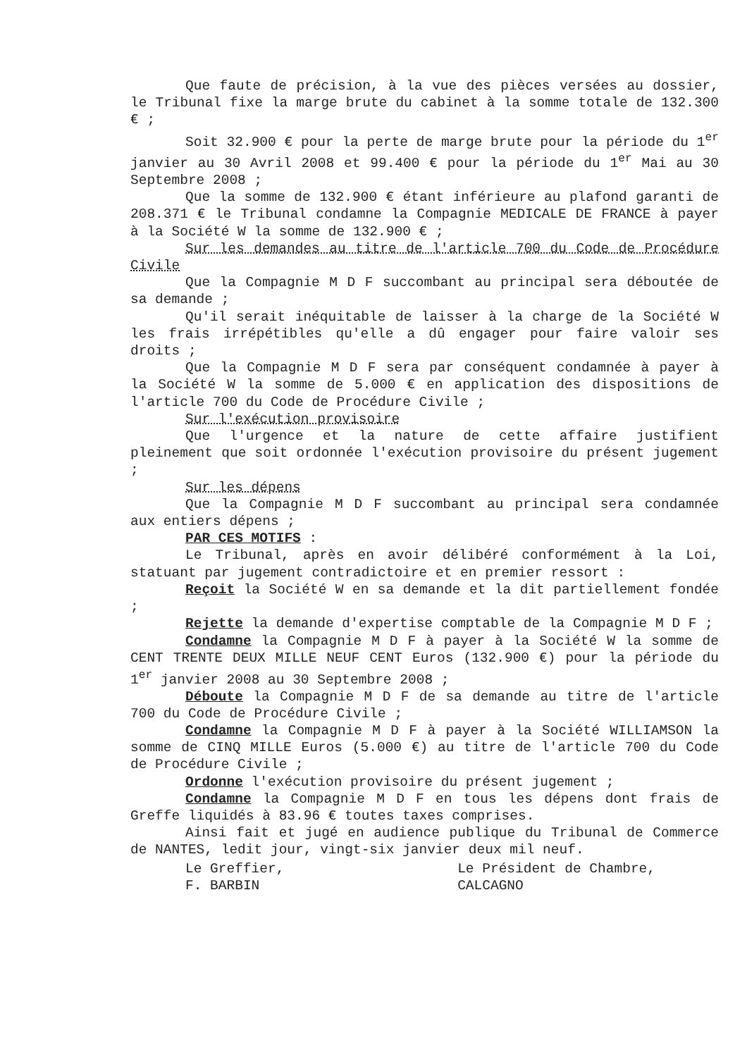Que faute de précision, à la vue des pièces versées au dossier, le Tribunal fixe la marge brute du cabinet à la somme totale de 132.300 € ;
Soit 32.900 € pour la perte de marge brute pour la période du 1<sup>er</sup> janvier au 30 Avril 2008 et 99.400 € pour la période du 1<sup>er</sup> Mai au 30 Septembre 2008 ;
Que la somme de 132.900 € étant inférieure au plafond garanti de 208.371 € le Tribunal condamne la Compagnie MEDICALE DE FRANCE à payer à la Société W la somme de 132.900 € ;
Sur les demandes au titre de l'article 700 du Code de Procédure Civile
Que la Compagnie M D F succombant au principal sera déboutée de sa demande ;
Qu'il serait inéquitable de laisser à la charge de la Société W les frais irrépétibles qu'elle a dû engager pour faire valoir ses droits ;
Que la Compagnie M D F sera par conséquent condamnée à payer à la Société W la somme de 5.000 € en application des dispositions de l'article 700 du Code de Procédure Civile ;
Sur l'exécution provisoire
Que l'urgence et la nature de cette affaire justifient pleinement que soit ordonnée l'exécution provisoire du présent jugement ;
Sur les dépens
Que la Compagnie M D F succombant au principal sera condamnée aux entiers dépens ;
PAR CES MOTIFS :
Le Tribunal, après en avoir délibéré conformément à la Loi, statuant par jugement contradictoire et en premier ressort :
Reçoit la Société W en sa demande et la dit partiellement fondée ;
Rejette la demande d'expertise comptable de la Compagnie M D F ;
Condamne la Compagnie M D F à payer à la Société W la somme de CENT TRENTE DEUX MILLE NEUF CENT Euros (132.900 €) pour la période du 1<sup>er</sup> janvier 2008 au 30 Septembre 2008 ;
Déboute la Compagnie M D F de sa demande au titre de l'article 700 du Code de Procédure Civile ;
Condamne la Compagnie M D F à payer à la Société WILLIAMSON la somme de CINQ MILLE Euros (5.000 €) au titre de l'article 700 du Code de Procédure Civile ;
Ordonne l'exécution provisoire du présent jugement ;
Condamne la Compagnie M D F en tous les dépens dont frais de Greffe liquidés à 83.96 € toutes taxes comprises.
Ainsi fait et jugé en audience publique du Tribunal de Commerce de NANTES, ledit jour, vingt-six janvier deux mil neuf.
Le Greffier,
F. BARBIN
Le Président de Chambre,
CALCAGNO